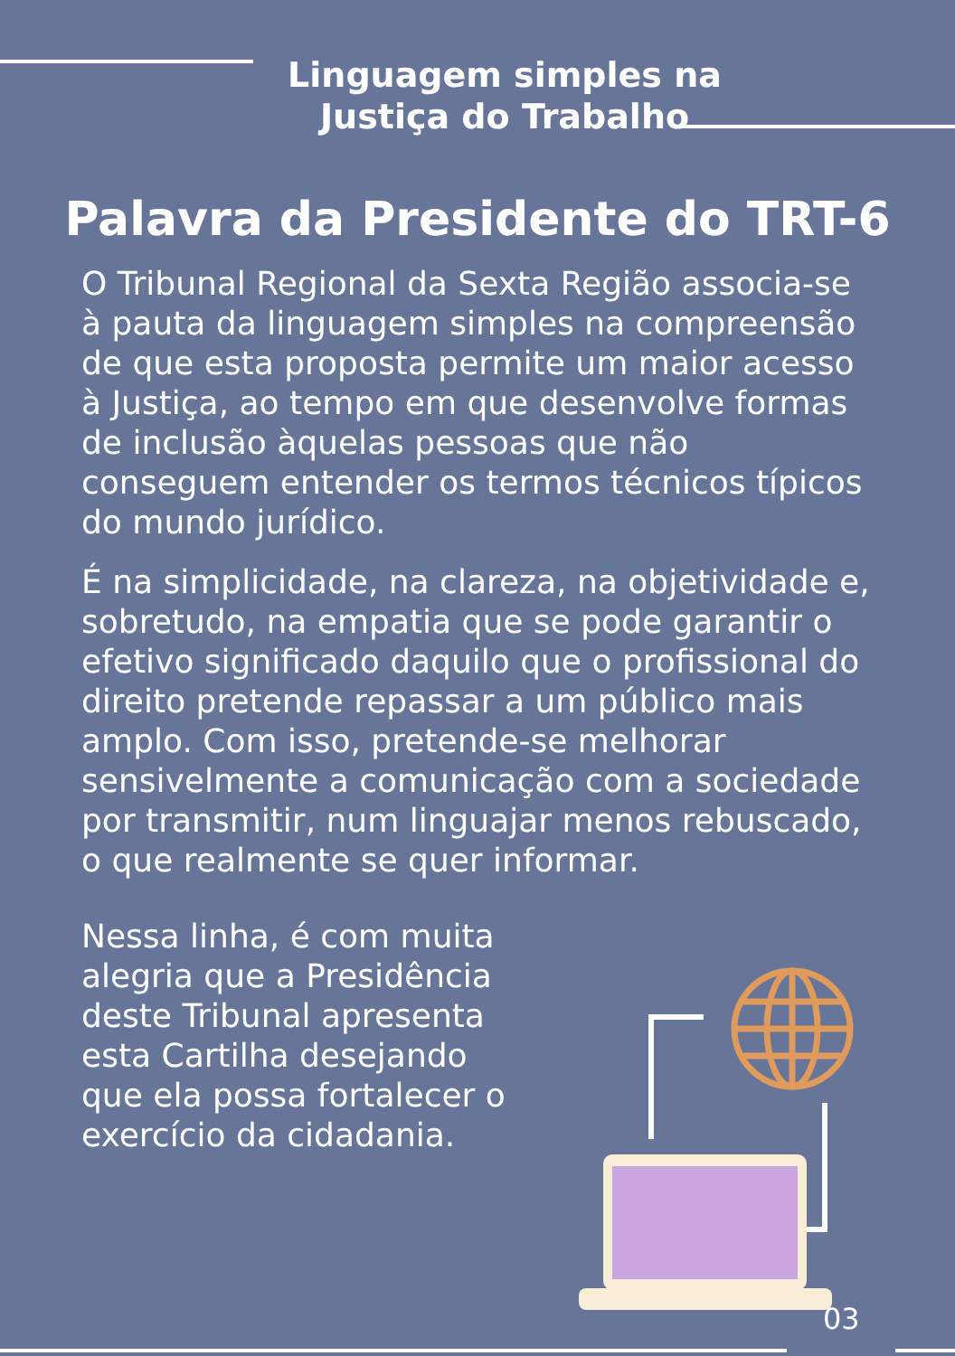Linguagem simples na
Justiça do Trabalho
Palavra da Presidente do TRT-6
O Tribunal Regional da Sexta Região associa-se à pauta da linguagem simples na compreensão de que esta proposta permite um maior acesso à Justiça, ao tempo em que desenvolve formas de inclusão àquelas pessoas que não conseguem entender os termos técnicos típicos do mundo jurídico.
É na simplicidade, na clareza, na objetividade e, sobretudo, na empatia que se pode garantir o efetivo significado daquilo que o profissional do direito pretende repassar a um público mais amplo. Com isso, pretende-se melhorar sensivelmente a comunicação com a sociedade por transmitir, num linguajar menos rebuscado, o que realmente se quer informar.
Nessa linha, é com muita alegria que a Presidência deste Tribunal apresenta esta Cartilha desejando que ela possa fortalecer o exercício da cidadania.
03